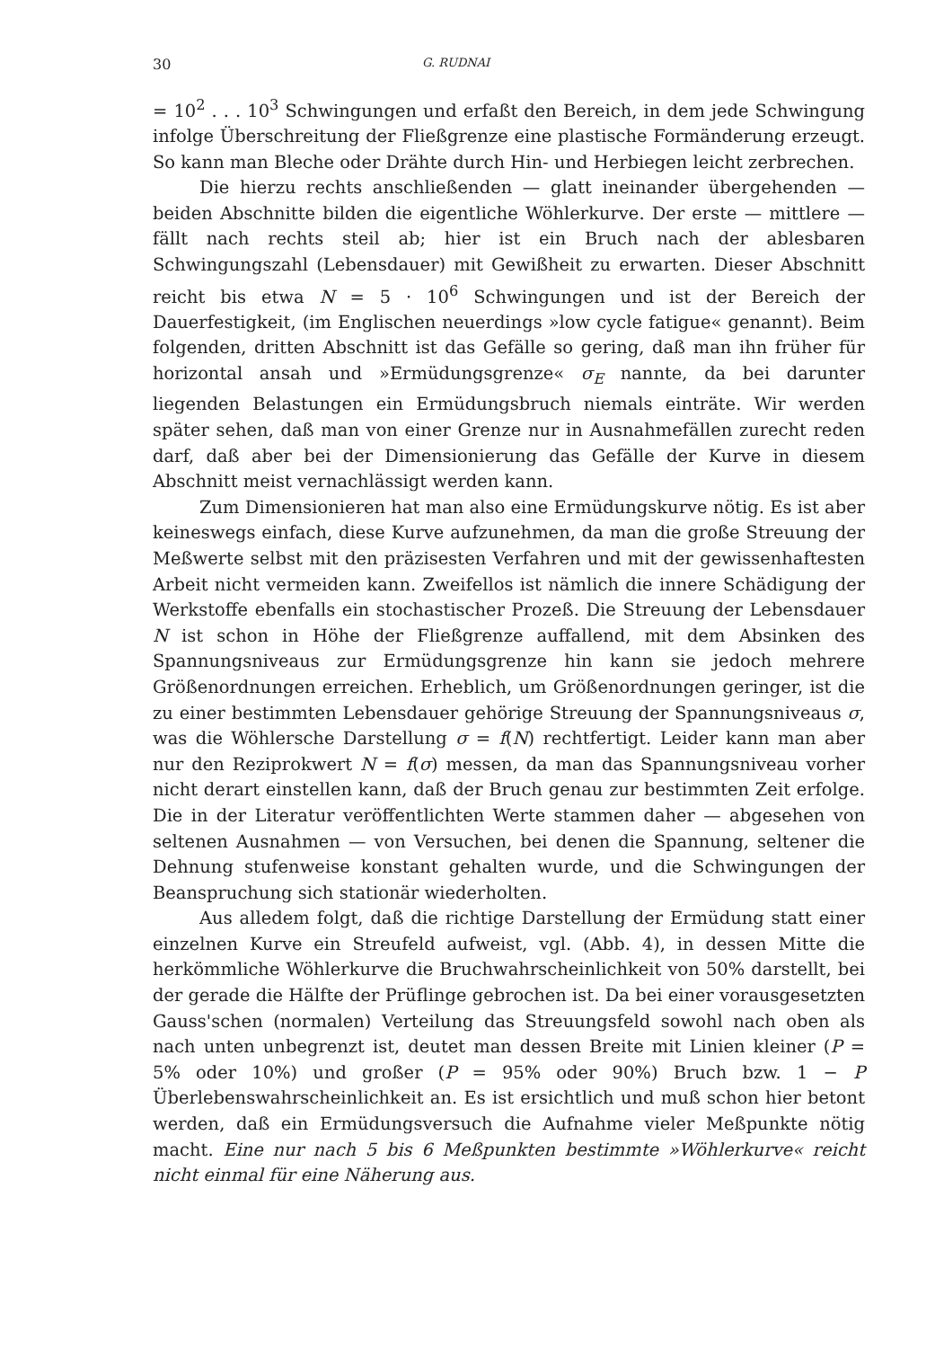30 G. RUDNAI
= 10<sup>2</sup> . . . 10<sup>3</sup> Schwingungen und erfaßt den Bereich, in dem jede Schwingung infolge Überschreitung der Fließgrenze eine plastische Formänderung erzeugt. So kann man Bleche oder Drähte durch Hin- und Herbiegen leicht zerbrechen.
Die hierzu rechts anschließenden — glatt ineinander übergehenden — beiden Abschnitte bilden die eigentliche Wöhlerkurve. Der erste — mittlere — fällt nach rechts steil ab; hier ist ein Bruch nach der ablesbaren Schwingungszahl (Lebensdauer) mit Gewißheit zu erwarten. Dieser Abschnitt reicht bis etwa N = 5 · 10<sup>6</sup> Schwingungen und ist der Bereich der Dauerfestigkeit, (im Englischen neuerdings »low cycle fatigue« genannt). Beim folgenden, dritten Abschnitt ist das Gefälle so gering, daß man ihn früher für horizontal ansah und »Ermüdungsgrenze« σ<sub>E</sub> nannte, da bei darunter liegenden Belastungen ein Ermüdungsbruch niemals einträte. Wir werden später sehen, daß man von einer Grenze nur in Ausnahmefällen zurecht reden darf, daß aber bei der Dimensionierung das Gefälle der Kurve in diesem Abschnitt meist vernachlässigt werden kann.
Zum Dimensionieren hat man also eine Ermüdungskurve nötig. Es ist aber keineswegs einfach, diese Kurve aufzunehmen, da man die große Streuung der Meßwerte selbst mit den präzisesten Verfahren und mit der gewissenhaftesten Arbeit nicht vermeiden kann. Zweifellos ist nämlich die innere Schädigung der Werkstoffe ebenfalls ein stochastischer Prozeß. Die Streuung der Lebensdauer N ist schon in Höhe der Fließgrenze auffallend, mit dem Absinken des Spannungsniveaus zur Ermüdungsgrenze hin kann sie jedoch mehrere Größenordnungen erreichen. Erheblich, um Größenordnungen geringer, ist die zu einer bestimmten Lebensdauer gehörige Streuung der Spannungsniveaus σ, was die Wöhlersche Darstellung σ = f(N) rechtfertigt. Leider kann man aber nur den Reziprokwert N = f(σ) messen, da man das Spannungsniveau vorher nicht derart einstellen kann, daß der Bruch genau zur bestimmten Zeit erfolge. Die in der Literatur veröffentlichten Werte stammen daher — abgesehen von seltenen Ausnahmen — von Versuchen, bei denen die Spannung, seltener die Dehnung stufenweise konstant gehalten wurde, und die Schwingungen der Beanspruchung sich stationär wiederholten.
Aus alledem folgt, daß die richtige Darstellung der Ermüdung statt einer einzelnen Kurve ein Streufeld aufweist, vgl. (Abb. 4), in dessen Mitte die herkömmliche Wöhlerkurve die Bruchwahrscheinlichkeit von 50% darstellt, bei der gerade die Hälfte der Prüflinge gebrochen ist. Da bei einer vorausgesetzten Gauss'schen (normalen) Verteilung das Streuungsfeld sowohl nach oben als nach unten unbegrenzt ist, deutet man dessen Breite mit Linien kleiner (P = 5% oder 10%) und großer (P = 95% oder 90%) Bruch bzw. 1 − P Überlebenswahrscheinlichkeit an. Es ist ersichtlich und muß schon hier betont werden, daß ein Ermüdungsversuch die Aufnahme vieler Meßpunkte nötig macht. Eine nur nach 5 bis 6 Meßpunkten bestimmte »Wöhlerkurve« reicht nicht einmal für eine Näherung aus.